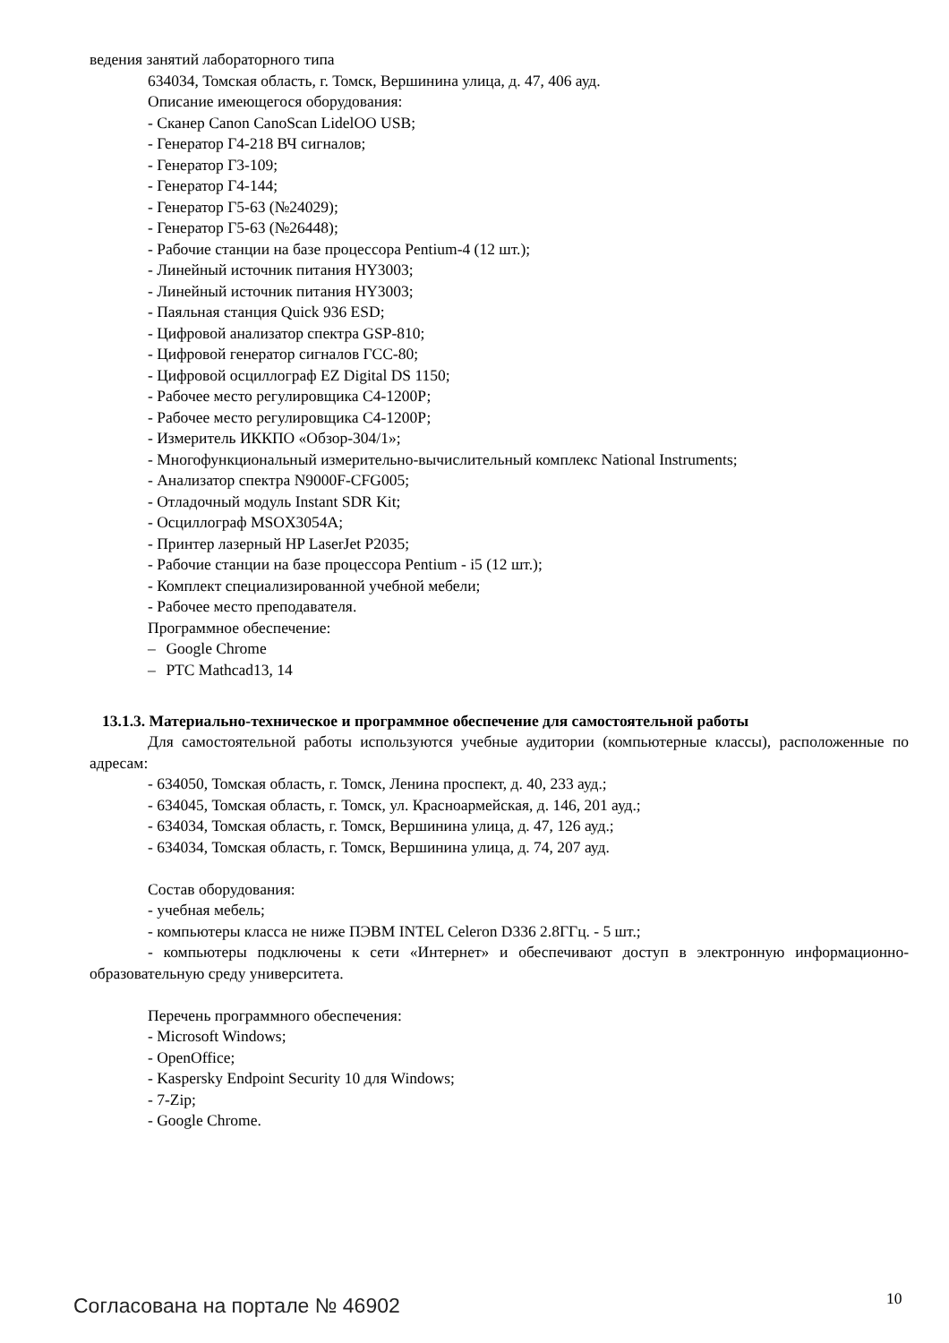ведения занятий лабораторного типа
634034, Томская область, г. Томск, Вершинина улица, д. 47, 406 ауд.
Описание имеющегося оборудования:
- Сканер Canon CanoScan LidelOO USB;
- Генератор Г4-218 ВЧ сигналов;
- Генератор Г3-109;
- Генератор Г4-144;
- Генератор Г5-63 (№24029);
- Генератор Г5-63 (№26448);
- Рабочие станции на базе процессора Pentium-4 (12 шт.);
- Линейный источник питания HY3003;
- Линейный источник питания HY3003;
- Паяльная станция Quick 936 ESD;
- Цифровой анализатор спектра GSP-810;
- Цифровой генератор сигналов ГСС-80;
- Цифровой осциллограф EZ Digital DS 1150;
- Рабочее место регулировщика С4-1200Р;
- Рабочее место регулировщика С4-1200Р;
- Измеритель ИККПО «Обзор-304/1»;
- Многофункциональный измерительно-вычислительный комплекс National Instruments;
- Анализатор спектра N9000F-CFG005;
- Отладочный модуль Instant SDR Kit;
- Осциллограф MSOX3054A;
- Принтер лазерный HP LaserJet P2035;
- Рабочие станции на базе процессора Pentium - i5 (12 шт.);
- Комплект специализированной учебной мебели;
- Рабочее место преподавателя.
Программное обеспечение:
– Google Chrome
– PTC Mathcad13, 14
13.1.3. Материально-техническое и программное обеспечение для самостоятельной работы
Для самостоятельной работы используются учебные аудитории (компьютерные классы), расположенные по адресам:
- 634050, Томская область, г. Томск, Ленина проспект, д. 40, 233 ауд.;
- 634045, Томская область, г. Томск, ул. Красноармейская, д. 146, 201 ауд.;
- 634034, Томская область, г. Томск, Вершинина улица, д. 47, 126 ауд.;
- 634034, Томская область, г. Томск, Вершинина улица, д. 74, 207 ауд.
Состав оборудования:
- учебная мебель;
- компьютеры класса не ниже ПЭВМ INTEL Celeron D336 2.8ГГц. - 5 шт.;
- компьютеры подключены к сети «Интернет» и обеспечивают доступ в электронную информационно-образовательную среду университета.
Перечень программного обеспечения:
- Microsoft Windows;
- OpenOffice;
- Kaspersky Endpoint Security 10 для Windows;
- 7-Zip;
- Google Chrome.
Согласована на портале № 46902 10